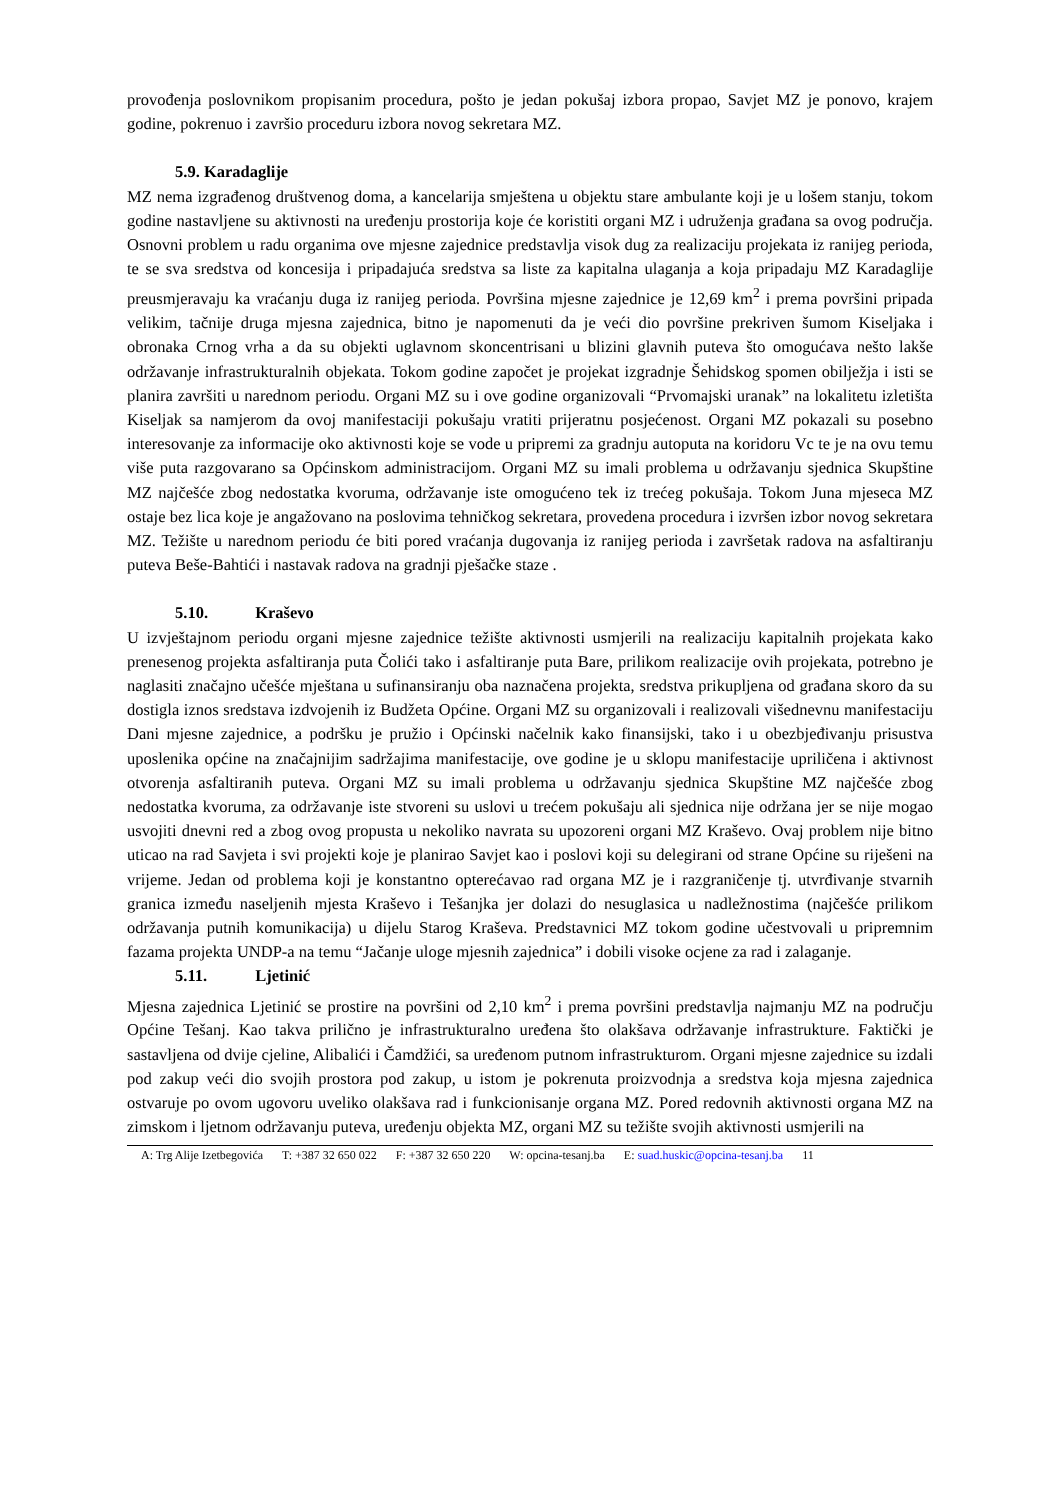provođenja poslovnikom propisanim procedura, pošto je jedan pokušaj izbora propao, Savjet MZ je ponovo, krajem godine, pokrenuo i završio proceduru izbora novog sekretara MZ.
5.9. Karadaglije
MZ nema izgrađenog društvenog doma, a kancelarija smještena u objektu stare ambulante koji je u lošem stanju, tokom godine nastavljene su aktivnosti na uređenju prostorija koje će koristiti organi MZ i udruženja građana sa ovog područja. Osnovni problem u radu organima ove mjesne zajednice predstavlja visok dug za realizaciju projekata iz ranijeg perioda, te se sva sredstva od koncesija i pripadajuća sredstva sa liste za kapitalna ulaganja a koja pripadaju MZ Karadaglije preusmjeravaju ka vraćanju duga iz ranijeg perioda. Površina mjesne zajednice je 12,69 km<sup>2</sup> i prema površini pripada velikim, tačnije druga mjesna zajednica, bitno je napomenuti da je veći dio površine prekriven šumom Kiseljaka i obronaka Crnog vrha a da su objekti uglavnom skoncentrisani u blizini glavnih puteva što omogućava nešto lakše održavanje infrastrukturalnih objekata. Tokom godine započet je projekat izgradnje Šehidskog spomen obilježja i isti se planira završiti u narednom periodu. Organi MZ su i ove godine organizovali “Prvomajski uranak” na lokalitetu izletišta Kiseljak sa namjerom da ovoj manifestaciji pokušaju vratiti prijeratnu posjećenost. Organi MZ pokazali su posebno interesovanje za informacije oko aktivnosti koje se vode u pripremi za gradnju autoputa na koridoru Vc te je na ovu temu više puta razgovarano sa Općinskom administracijom. Organi MZ su imali problema u održavanju sjednica Skupštine MZ najčešće zbog nedostatka kvoruma, održavanje iste omogućeno tek iz trećeg pokušaja. Tokom Juna mjeseca MZ ostaje bez lica koje je angažovano na poslovima tehničkog sekretara, provedena procedura i izvršen izbor novog sekretara MZ. Težište u narednom periodu će biti pored vraćanja dugovanja iz ranijeg perioda i završetak radova na asfaltiranju puteva Beše-Bahtići i nastavak radova na gradnji pješačke staze .
5.10. Kraševo
U izvještajnom periodu organi mjesne zajednice težište aktivnosti usmjerili na realizaciju kapitalnih projekata kako prenesenog projekta asfaltiranja puta Čolići tako i asfaltiranje puta Bare, prilikom realizacije ovih projekata, potrebno je naglasiti značajno učešće mještana u sufinansiranju oba naznačena projekta, sredstva prikupljena od građana skoro da su dostigla iznos sredstava izdvojenih iz Budžeta Općine. Organi MZ su organizovali i realizovali višednevnu manifestaciju Dani mjesne zajednice, a podršku je pružio i Općinski načelnik kako finansijski, tako i u obezbjeđivanju prisustva uposlenika općine na značajnijim sadržajima manifestacije, ove godine je u sklopu manifestacije upriličena i aktivnost otvorenja asfaltiranih puteva. Organi MZ su imali problema u održavanju sjednica Skupštine MZ najčešće zbog nedostatka kvoruma, za održavanje iste stvoreni su uslovi u trećem pokušaju ali sjednica nije održana jer se nije mogao usvojiti dnevni red a zbog ovog propusta u nekoliko navrata su upozoreni organi MZ Kraševo. Ovaj problem nije bitno uticao na rad Savjeta i svi projekti koje je planirao Savjet kao i poslovi koji su delegirani od strane Općine su riješeni na vrijeme. Jedan od problema koji je konstantno opterećavao rad organa MZ je i razgraničenje tj. utvrđivanje stvarnih granica između naseljenih mjesta Kraševo i Tešanjka jer dolazi do nesuglasica u nadležnostima (najčešće prilikom održavanja putnih komunikacija) u dijelu Starog Kraševa. Predstavnici MZ tokom godine učestvovali u pripremnim fazama projekta UNDP-a na temu “Jačanje uloge mjesnih zajednica” i dobili visoke ocjene za rad i zalaganje.
5.11. Ljetinić
Mjesna zajednica Ljetinić se prostire na površini od 2,10 km<sup>2</sup> i prema površini predstavlja najmanju MZ na području Općine Tešanj. Kao takva prilično je infrastrukturalno uređena što olakšava održavanje infrastrukture. Faktički je sastavljena od dvije cjeline, Alibalići i Čamdžići, sa uređenom putnom infrastrukturom. Organi mjesne zajednice su izdali pod zakup veći dio svojih prostora pod zakup, u istom je pokrenuta proizvodnja a sredstva koja mjesna zajednica ostvaruje po ovom ugovoru uveliko olakšava rad i funkcionisanje organa MZ. Pored redovnih aktivnosti organa MZ na zimskom i ljetnom održavanju puteva, uređenju objekta MZ, organi MZ su težište svojih aktivnosti usmjerili na
A: Trg Alije Izetbegovića T: +387 32 650 022 F: +387 32 650 220 W: opcina-tesanj.ba E: suad.huskic@opcina-tesanj.ba 11